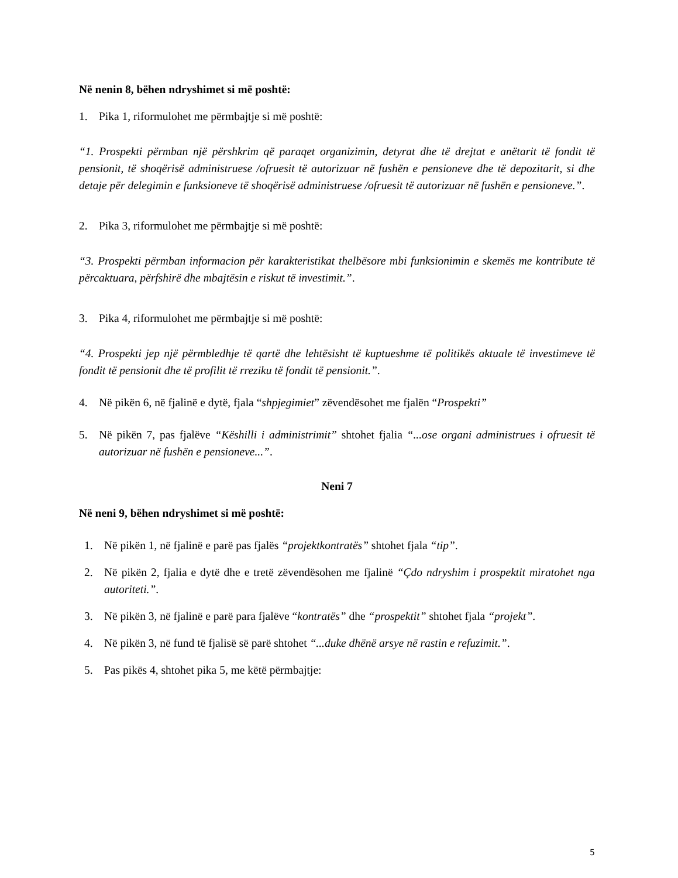Në nenin 8, bëhen ndryshimet si më poshtë:
1. Pika 1, riformulohet me përmbajtje si më poshtë:
“1. Prospekti përmban një përshkrim që paraqet organizimin, detyrat dhe të drejtat e anëtarit të fondit të pensionit, të shoqërisë administruese /ofruesit të autorizuar në fushën e pensioneve dhe të depozitarit, si dhe detaje për delegimin e funksioneve të shoqërisë administruese /ofruesit të autorizuar në fushën e pensioneve.”.
2. Pika 3, riformulohet me përmbajtje si më poshtë:
“3. Prospekti përmban informacion për karakteristikat thelbësore mbi funksionimin e skemës me kontribute të përcaktuara, përfshirë dhe mbajtësin e riskut të investimit.”.
3. Pika 4, riformulohet me përmbajtje si më poshtë:
“4. Prospekti jep një përmbledhje të qartë dhe lehtësisht të kuptueshme të politikës aktuale të investimeve të fondit të pensionit dhe të profilit të rreziku të fondit të pensionit.”.
4. Në pikën 6, në fjalinë e dytë, fjala “shpjegimiet” zëvendësohet me fjalën “Prospekti”
5. Në pikën 7, pas fjalëve “Këshilli i administrimit” shtohet fjalia “...ose organi administrues i ofruesit të autorizuar në fushën e pensioneve...”.
Neni 7
Në neni 9, bëhen ndryshimet si më poshtë:
1. Në pikën 1, në fjalinë e parë pas fjalës “projektkontratës” shtohet fjala “tip”.
2. Në pikën 2, fjalia e dytë dhe e tretë zëvendësohen me fjalinë “Çdo ndryshim i prospektit miratohet nga autoriteti.”.
3. Në pikën 3, në fjalinë e parë para fjalëve “kontratës” dhe “prospektit” shtohet fjala “projekt”.
4. Në pikën 3, në fund të fjalisë së parë shtohet “...duke dhënë arsye në rastin e refuzimit.”.
5. Pas pikës 4, shtohet pika 5, me këtë përmbajtje:
5